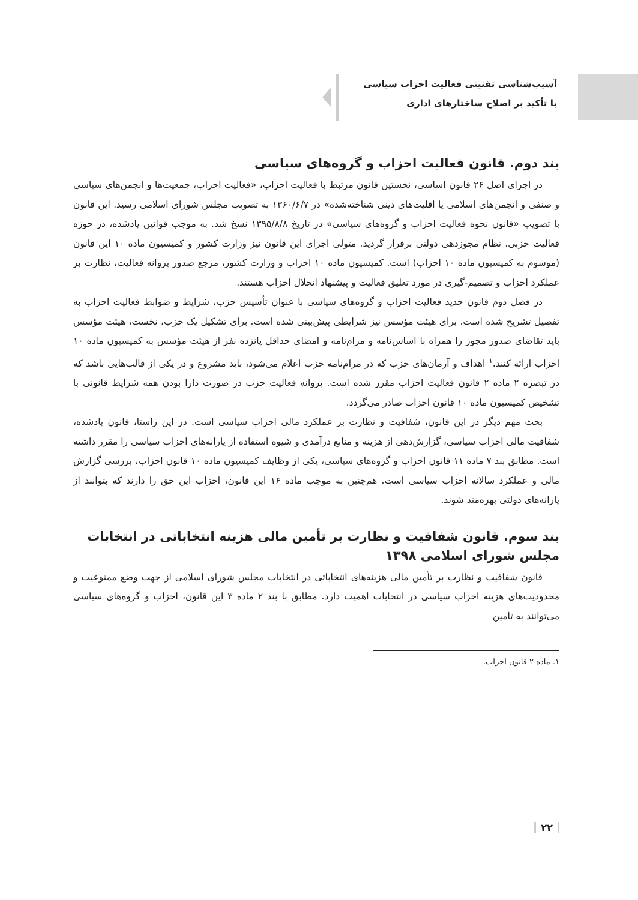آسیب‌شناسی تقنینی فعالیت احزاب سیاسی
با تأکید بر اصلاح ساختارهای اداری
بند دوم. قانون فعالیت احزاب و گروه‌های سیاسی
در اجرای اصل ۲۶ قانون اساسی، نخستین قانون مرتبط با فعالیت احزاب، «فعالیت احزاب، جمعیت‌ها و انجمن‌های سیاسی و صنفی و انجمن‌های اسلامی یا اقلیت‌های دینی شناخته‌شده» در ۱۳۶۰/۶/۷ به تصویب مجلس شورای اسلامی رسید. این قانون با تصویب «قانون نحوه فعالیت احزاب و گروه‌های سیاسی» در تاریخ ۱۳۹۵/۸/۸ نسخ شد. به موجب قوانین یادشده، در حوزه فعالیت حزبی، نظام مجوزدهی دولتی برقرار گردید. متولی اجرای این قانون نیز وزارت کشور و کمیسیون ماده ۱۰ این قانون (موسوم به کمیسیون ماده ۱۰ احزاب) است. کمیسیون ماده ۱۰ احزاب و وزارت کشور، مرجع صدور پروانه فعالیت، نظارت بر عملکرد احزاب و تصمیم-گیری در مورد تعلیق فعالیت و پیشنهاد انحلال احزاب هستند.
در فصل دوم قانون جدید فعالیت احزاب و گروه‌های سیاسی با عنوان تأسیس حزب، شرایط و ضوابط فعالیت احزاب به تفصیل تشریح شده است. برای هیئت مؤسس نیز شرایطی پیش‌بینی شده است. برای تشکیل یک حزب، نخست، هیئت مؤسس باید تقاضای صدور مجوز را همراه با اساس‌نامه و مرام‌نامه و امضای حداقل پانزده نفر از هیئت مؤسس به کمیسیون ماده ۱۰ احزاب ارائه کنند.<sup>۱</sup> اهداف و آرمان‌های حزب که در مرام‌نامه حزب اعلام می‌شود، باید مشروع و در یکی از قالب‌هایی باشد که در تبصره ۲ ماده ۲ قانون فعالیت احزاب مقرر شده است. پروانه فعالیت حزب در صورت دارا بودن همه شرایط قانونی با تشخیص کمیسیون ماده ۱۰ قانون احزاب صادر می‌گردد.
بحث مهم دیگر در این قانون، شفافیت و نظارت بر عملکرد مالی احزاب سیاسی است. در این راستا، قانون یادشده، شفافیت مالی احزاب سیاسی، گزارش‌دهی از هزینه و منابع درآمدی و شیوه استفاده از یارانه‌های احزاب سیاسی را مقرر داشته است. مطابق بند ۷ ماده ۱۱ قانون احزاب و گروه‌های سیاسی، یکی از وظایف کمیسیون ماده ۱۰ قانون احزاب، بررسی گزارش مالی و عملکرد سالانه احزاب سیاسی است. هم‌چنین به موجب ماده ۱۶ این قانون، احزاب این حق را دارند که بتوانند از یارانه‌های دولتی بهره‌مند شوند.
بند سوم. قانون شفافیت و نظارت بر تأمین مالی هزینه انتخاباتی در انتخابات مجلس شورای اسلامی ۱۳۹۸
قانون شفافیت و نظارت بر تأمین مالی هزینه‌های انتخاباتی در انتخابات مجلس شورای اسلامی از جهت وضع ممنوعیت و محدودیت‌های هزینه احزاب سیاسی در انتخابات اهمیت دارد. مطابق با بند ۲ ماده ۳ این قانون، احزاب و گروه‌های سیاسی می‌توانند به تأمین
۱. ماده ۲ قانون احزاب.
۲۲